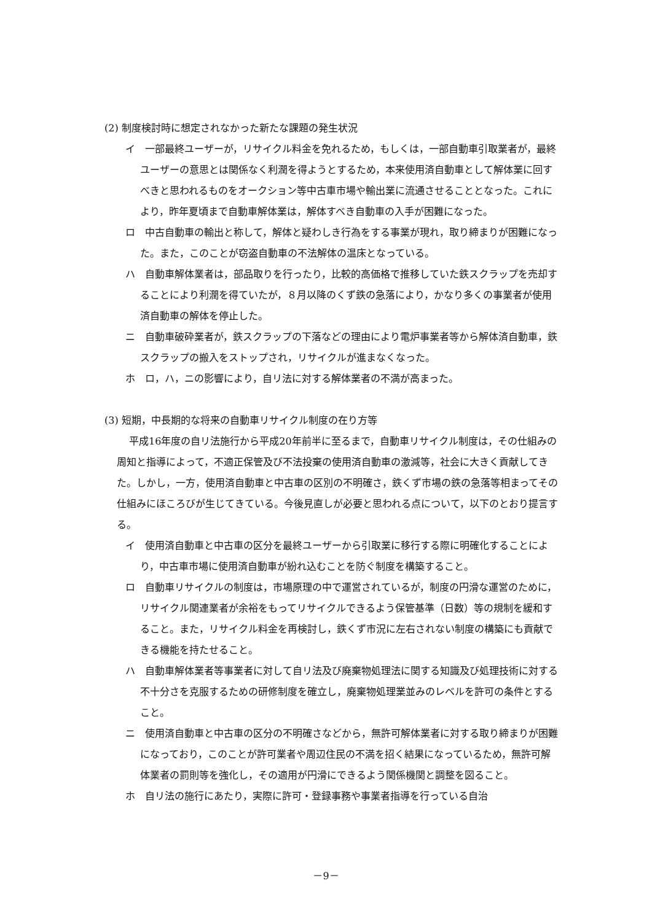(2) 制度検討時に想定されなかった新たな課題の発生状況
イ　一部最終ユーザーが，リサイクル料金を免れるため，もしくは，一部自動車引取業者が，最終ユーザーの意思とは関係なく利潤を得ようとするため，本来使用済自動車として解体業に回すべきと思われるものをオークション等中古車市場や輸出業に流通させることとなった。これにより，昨年夏頃まで自動車解体業は，解体すべき自動車の入手が困難になった。
ロ　中古自動車の輸出と称して，解体と疑わしき行為をする事業が現れ，取り締まりが困難になった。また，このことが窃盗自動車の不法解体の温床となっている。
ハ　自動車解体業者は，部品取りを行ったり，比較的高価格で推移していた鉄スクラップを売却することにより利潤を得ていたが，８月以降のくず鉄の急落により，かなり多くの事業者が使用済自動車の解体を停止した。
ニ　自動車破砕業者が，鉄スクラップの下落などの理由により電炉事業者等から解体済自動車，鉄スクラップの搬入をストップされ，リサイクルが進まなくなった。
ホ　ロ，ハ，ニの影響により，自リ法に対する解体業者の不満が高まった。
(3) 短期，中長期的な将来の自動車リサイクル制度の在り方等
平成16年度の自リ法施行から平成20年前半に至るまで，自動車リサイクル制度は，その仕組みの周知と指導によって，不適正保管及び不法投棄の使用済自動車の激減等，社会に大きく貢献してきた。しかし，一方，使用済自動車と中古車の区別の不明確さ，鉄くず市場の鉄の急落等相まってその仕組みにほころびが生じてきている。今後見直しが必要と思われる点について，以下のとおり提言する。
イ　使用済自動車と中古車の区分を最終ユーザーから引取業に移行する際に明確化することにより，中古車市場に使用済自動車が紛れ込むことを防ぐ制度を構築すること。
ロ　自動車リサイクルの制度は，市場原理の中で運営されているが，制度の円滑な運営のために，リサイクル関連業者が余裕をもってリサイクルできるよう保管基準（日数）等の規制を緩和すること。また，リサイクル料金を再検討し，鉄くず市況に左右されない制度の構築にも貢献できる機能を持たせること。
ハ　自動車解体業者等事業者に対して自リ法及び廃棄物処理法に関する知識及び処理技術に対する不十分さを克服するための研修制度を確立し，廃棄物処理業並みのレベルを許可の条件とすること。
ニ　使用済自動車と中古車の区分の不明確さなどから，無許可解体業者に対する取り締まりが困難になっており，このことが許可業者や周辺住民の不満を招く結果になっているため，無許可解体業者の罰則等を強化し，その適用が円滑にできるよう関係機関と調整を図ること。
ホ　自リ法の施行にあたり，実際に許可・登録事務や事業者指導を行っている自治
－9－